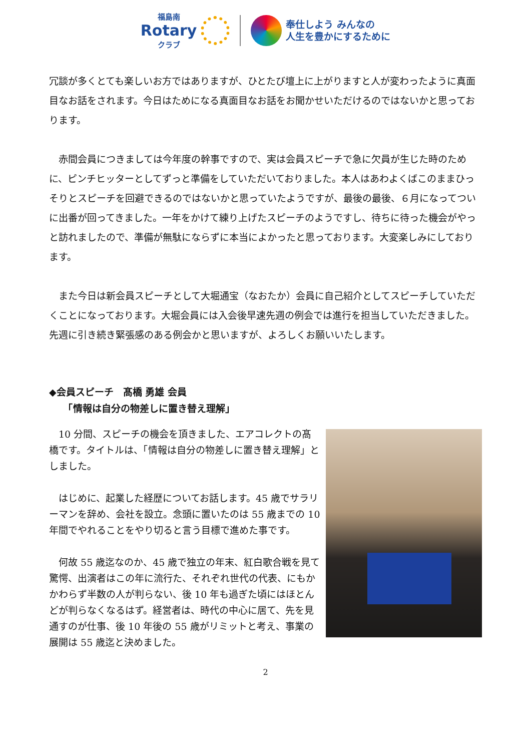福島南
Rotary
クラブ
奉仕しよう みんなの
人生を豊かにするために
冗談が多くとても楽しいお方ではありますが、ひとたび壇上に上がりますと人が変わったように真面目なお話をされます。今日はためになる真面目なお話をお聞かせいただけるのではないかと思っております。
　赤間会員につきましては今年度の幹事ですので、実は会員スピーチで急に欠員が生じた時のために、ピンチヒッターとしてずっと準備をしていただいておりました。本人はあわよくばこのままひっそりとスピーチを回避できるのではないかと思っていたようですが、最後の最後、６月になってついに出番が回ってきました。一年をかけて練り上げたスピーチのようですし、待ちに待った機会がやっと訪れましたので、準備が無駄にならずに本当によかったと思っております。大変楽しみにしております。
　また今日は新会員スピーチとして大堀通宝（なおたか）会員に自己紹介としてスピーチしていただくことになっております。大堀会員には入会後早速先週の例会では進行を担当していただきました。先週に引き続き緊張感のある例会かと思いますが、よろしくお願いいたします。
◆会員スピーチ　髙橋 勇雄 会員
　　「情報は自分の物差しに置き替え理解」
　10 分間、スピーチの機会を頂きました、エアコレクトの髙橋です。タイトルは、「情報は自分の物差しに置き替え理解」としました。
　はじめに、起業した経歴についてお話します。45 歳でサラリーマンを辞め、会社を設立。念頭に置いたのは 55 歳までの 10 年間でやれることをやり切ると言う目標で進めた事です。
　何故 55 歳迄なのか、45 歳で独立の年末、紅白歌合戦を見て驚愕、出演者はこの年に流行た、それぞれ世代の代表、にもかかわらず半数の人が判らない、後 10 年も過ぎた頃にはほとんどが判らなくなるはず。経営者は、時代の中心に居て、先を見通すのが仕事、後 10 年後の 55 歳がリミットと考え、事業の展開は 55 歳迄と決めました。
2